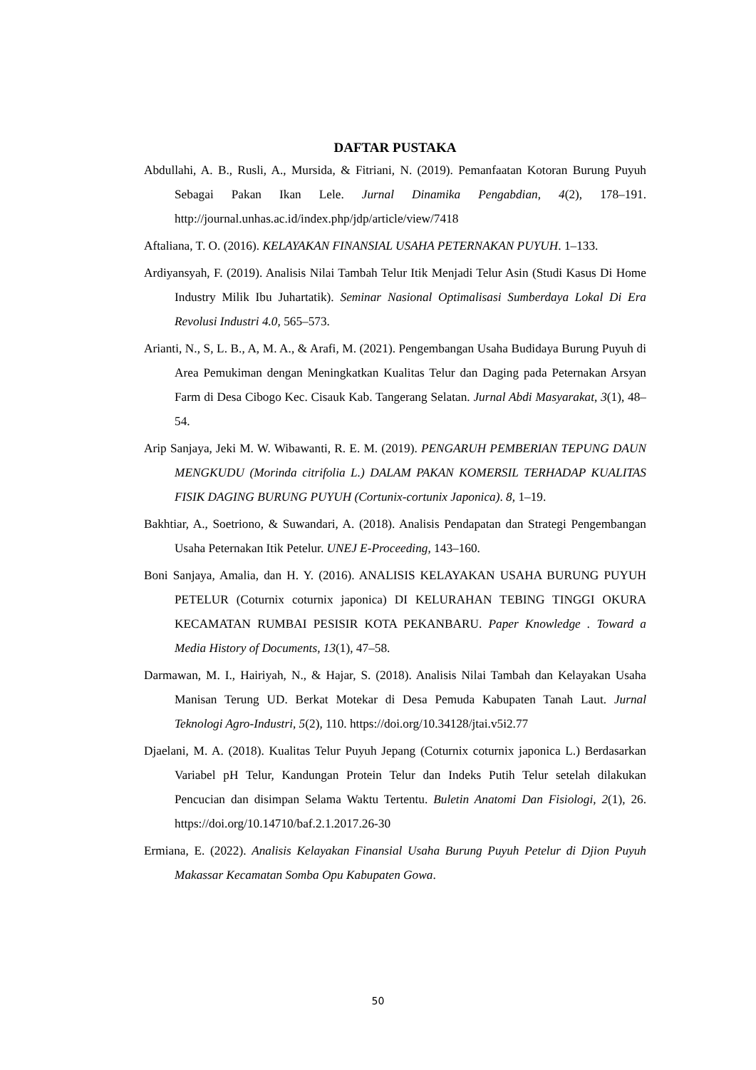DAFTAR PUSTAKA
Abdullahi, A. B., Rusli, A., Mursida, & Fitriani, N. (2019). Pemanfaatan Kotoran Burung Puyuh Sebagai Pakan Ikan Lele. Jurnal Dinamika Pengabdian, 4(2), 178–191. http://journal.unhas.ac.id/index.php/jdp/article/view/7418
Aftaliana, T. O. (2016). KELAYAKAN FINANSIAL USAHA PETERNAKAN PUYUH. 1–133.
Ardiyansyah, F. (2019). Analisis Nilai Tambah Telur Itik Menjadi Telur Asin (Studi Kasus Di Home Industry Milik Ibu Juhartatik). Seminar Nasional Optimalisasi Sumberdaya Lokal Di Era Revolusi Industri 4.0, 565–573.
Arianti, N., S, L. B., A, M. A., & Arafi, M. (2021). Pengembangan Usaha Budidaya Burung Puyuh di Area Pemukiman dengan Meningkatkan Kualitas Telur dan Daging pada Peternakan Arsyan Farm di Desa Cibogo Kec. Cisauk Kab. Tangerang Selatan. Jurnal Abdi Masyarakat, 3(1), 48–54.
Arip Sanjaya, Jeki M. W. Wibawanti, R. E. M. (2019). PENGARUH PEMBERIAN TEPUNG DAUN MENGKUDU (Morinda citrifolia L.) DALAM PAKAN KOMERSIL TERHADAP KUALITAS FISIK DAGING BURUNG PUYUH (Cortunix-cortunix Japonica). 8, 1–19.
Bakhtiar, A., Soetriono, & Suwandari, A. (2018). Analisis Pendapatan dan Strategi Pengembangan Usaha Peternakan Itik Petelur. UNEJ E-Proceeding, 143–160.
Boni Sanjaya, Amalia, dan H. Y. (2016). ANALISIS KELAYAKAN USAHA BURUNG PUYUH PETELUR (Coturnix coturnix japonica) DI KELURAHAN TEBING TINGGI OKURA KECAMATAN RUMBAI PESISIR KOTA PEKANBARU. Paper Knowledge . Toward a Media History of Documents, 13(1), 47–58.
Darmawan, M. I., Hairiyah, N., & Hajar, S. (2018). Analisis Nilai Tambah dan Kelayakan Usaha Manisan Terung UD. Berkat Motekar di Desa Pemuda Kabupaten Tanah Laut. Jurnal Teknologi Agro-Industri, 5(2), 110. https://doi.org/10.34128/jtai.v5i2.77
Djaelani, M. A. (2018). Kualitas Telur Puyuh Jepang (Coturnix coturnix japonica L.) Berdasarkan Variabel pH Telur, Kandungan Protein Telur dan Indeks Putih Telur setelah dilakukan Pencucian dan disimpan Selama Waktu Tertentu. Buletin Anatomi Dan Fisiologi, 2(1), 26. https://doi.org/10.14710/baf.2.1.2017.26-30
Ermiana, E. (2022). Analisis Kelayakan Finansial Usaha Burung Puyuh Petelur di Djion Puyuh Makassar Kecamatan Somba Opu Kabupaten Gowa.
50